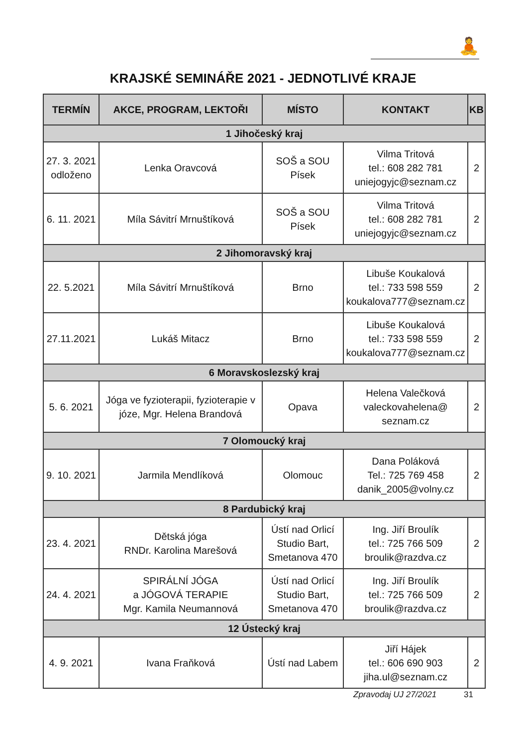🧘
KRAJSKÉ SEMINÁŘE 2021 - JEDNOTLIVÉ KRAJE
| TERMÍN | AKCE, PROGRAM, LEKTOŘI | MÍSTO | KONTAKT | KB |
| --- | --- | --- | --- | --- |
| 1 Jihočeský kraj | | | | |
| 27. 3. 2021 odloženo | Lenka Oravcová | SOŠ a SOU Písek | Vilma Tritová tel.: 608 282 781 uniejogyjc@seznam.cz | 2 |
| 6. 11. 2021 | Míla Sávitrí Mrnuštíková | SOŠ a SOU Písek | Vilma Tritová tel.: 608 282 781 uniejogyjc@seznam.cz | 2 |
| 2 Jihomoravský kraj | | | | |
| 22. 5.2021 | Míla Sávitrí Mrnuštíková | Brno | Libuše Koukalová tel.: 733 598 559 koukalova777@seznam.cz | 2 |
| 27.11.2021 | Lukáš Mitacz | Brno | Libuše Koukalová tel.: 733 598 559 koukalova777@seznam.cz | 2 |
| 6 Moravskoslezský kraj | | | | |
| 5. 6. 2021 | Jóga ve fyzioterapii, fyzioterapie v józe, Mgr. Helena Brandová | Opava | Helena Valečková valeckovahelena@ seznam.cz | 2 |
| 7 Olomoucký kraj | | | | |
| 9. 10. 2021 | Jarmila Mendlíková | Olomouc | Dana Poláková Tel.: 725 769 458 danik_2005@volny.cz | 2 |
| 8 Pardubický kraj | | | | |
| 23. 4. 2021 | Dětská jóga RNDr. Karolina Marešová | Ústí nad Orlicí Studio Bart, Smetanova 470 | Ing. Jiří Broulík tel.: 725 766 509 broulik@razdva.cz | 2 |
| 24. 4. 2021 | SPIRÁLNÍ JÓGA a JÓGOVÁ TERAPIE Mgr. Kamila Neumannová | Ústí nad Orlicí Studio Bart, Smetanova 470 | Ing. Jiří Broulík tel.: 725 766 509 broulik@razdva.cz | 2 |
| 12 Ústecký kraj | | | | |
| 4. 9. 2021 | Ivana Fraňková | Ústí nad Labem | Jiří Hájek tel.: 606 690 903 jiha.ul@seznam.cz | 2 |
Zpravodaj UJ 27/2021 31